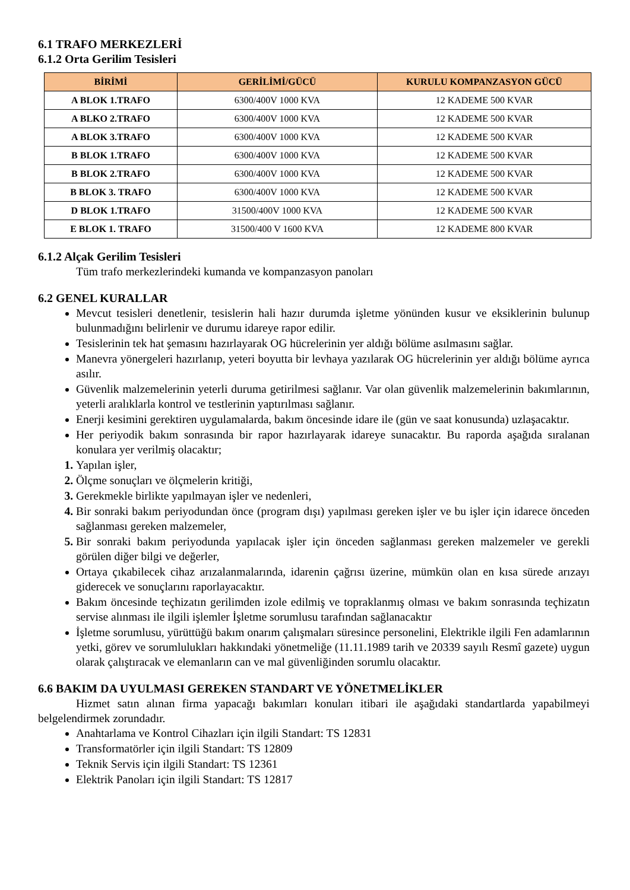6.1 TRAFO MERKEZLERİ
6.1.2 Orta Gerilim Tesisleri
| BİRİMİ | GERİLİMİ/GÜCÜ | KURULU KOMPANZASYON GÜCÜ |
| --- | --- | --- |
| A BLOK 1.TRAFO | 6300/400V 1000 KVA | 12 KADEME 500 KVAR |
| A BLKO 2.TRAFO | 6300/400V 1000 KVA | 12 KADEME 500 KVAR |
| A BLOK 3.TRAFO | 6300/400V 1000 KVA | 12 KADEME 500 KVAR |
| B BLOK 1.TRAFO | 6300/400V 1000 KVA | 12 KADEME 500 KVAR |
| B BLOK 2.TRAFO | 6300/400V 1000 KVA | 12 KADEME 500 KVAR |
| B BLOK 3. TRAFO | 6300/400V 1000 KVA | 12 KADEME 500 KVAR |
| D BLOK 1.TRAFO | 31500/400V 1000 KVA | 12 KADEME 500 KVAR |
| E BLOK 1. TRAFO | 31500/400 V 1600 KVA | 12 KADEME 800 KVAR |
6.1.2 Alçak Gerilim Tesisleri
Tüm trafo merkezlerindeki kumanda ve kompanzasyon panoları
6.2 GENEL KURALLAR
Mevcut tesisleri denetlenir, tesislerin hali hazır durumda işletme yönünden kusur ve eksiklerinin bulunup bulunmadığını belirlenir ve durumu idareye rapor edilir.
Tesislerinin tek hat şemasını hazırlayarak OG hücrelerinin yer aldığı bölüme asılmasını sağlar.
Manevra yönergeleri hazırlanıp, yeteri boyutta bir levhaya yazılarak OG hücrelerinin yer aldığı bölüme ayrıca asılır.
Güvenlik malzemelerinin yeterli duruma getirilmesi sağlanır. Var olan güvenlik malzemelerinin bakımlarının, yeterli aralıklarla kontrol ve testlerinin yaptırılması sağlanır.
Enerji kesimini gerektiren uygulamalarda, bakım öncesinde idare ile (gün ve saat konusunda) uzlaşacaktır.
Her periyodik bakım sonrasında bir rapor hazırlayarak idareye sunacaktır. Bu raporda aşağıda sıralanan konulara yer verilmiş olacaktır;
Yapılan işler,
Ölçme sonuçları ve ölçmelerin kritiği,
Gerekmekle birlikte yapılmayan işler ve nedenleri,
Bir sonraki bakım periyodundan önce (program dışı) yapılması gereken işler ve bu işler için idarece önceden sağlanması gereken malzemeler,
Bir sonraki bakım periyodunda yapılacak işler için önceden sağlanması gereken malzemeler ve gerekli görülen diğer bilgi ve değerler,
Ortaya çıkabilecek cihaz arızalanmalarında, idarenin çağrısı üzerine, mümkün olan en kısa sürede arızayı giderecek ve sonuçlarını raporlayacaktır.
Bakım öncesinde teçhizatın gerilimden izole edilmiş ve topraklanmış olması ve bakım sonrasında teçhizatın servise alınması ile ilgili işlemler İşletme sorumlusu tarafından sağlanacaktır
İşletme sorumlusu, yürüttüğü bakım onarım çalışmaları süresince personelini, Elektrikle ilgili Fen adamlarının yetki, görev ve sorumlulukları hakkındaki yönetmeliğe (11.11.1989 tarih ve 20339 sayılı Resmî gazete) uygun olarak çalıştıracak ve elemanların can ve mal güvenliğinden sorumlu olacaktır.
6.6 BAKIM DA UYULMASI GEREKEN STANDART VE YÖNETMELİKLER
Hizmet satın alınan firma yapacağı bakımları konuları itibari ile aşağıdaki standartlarda yapabilmeyi belgelendirmek zorundadır.
Anahtarlama ve Kontrol Cihazları için ilgili Standart: TS 12831
Transformatörler için ilgili Standart: TS 12809
Teknik Servis için ilgili Standart: TS 12361
Elektrik Panoları için ilgili Standart: TS 12817